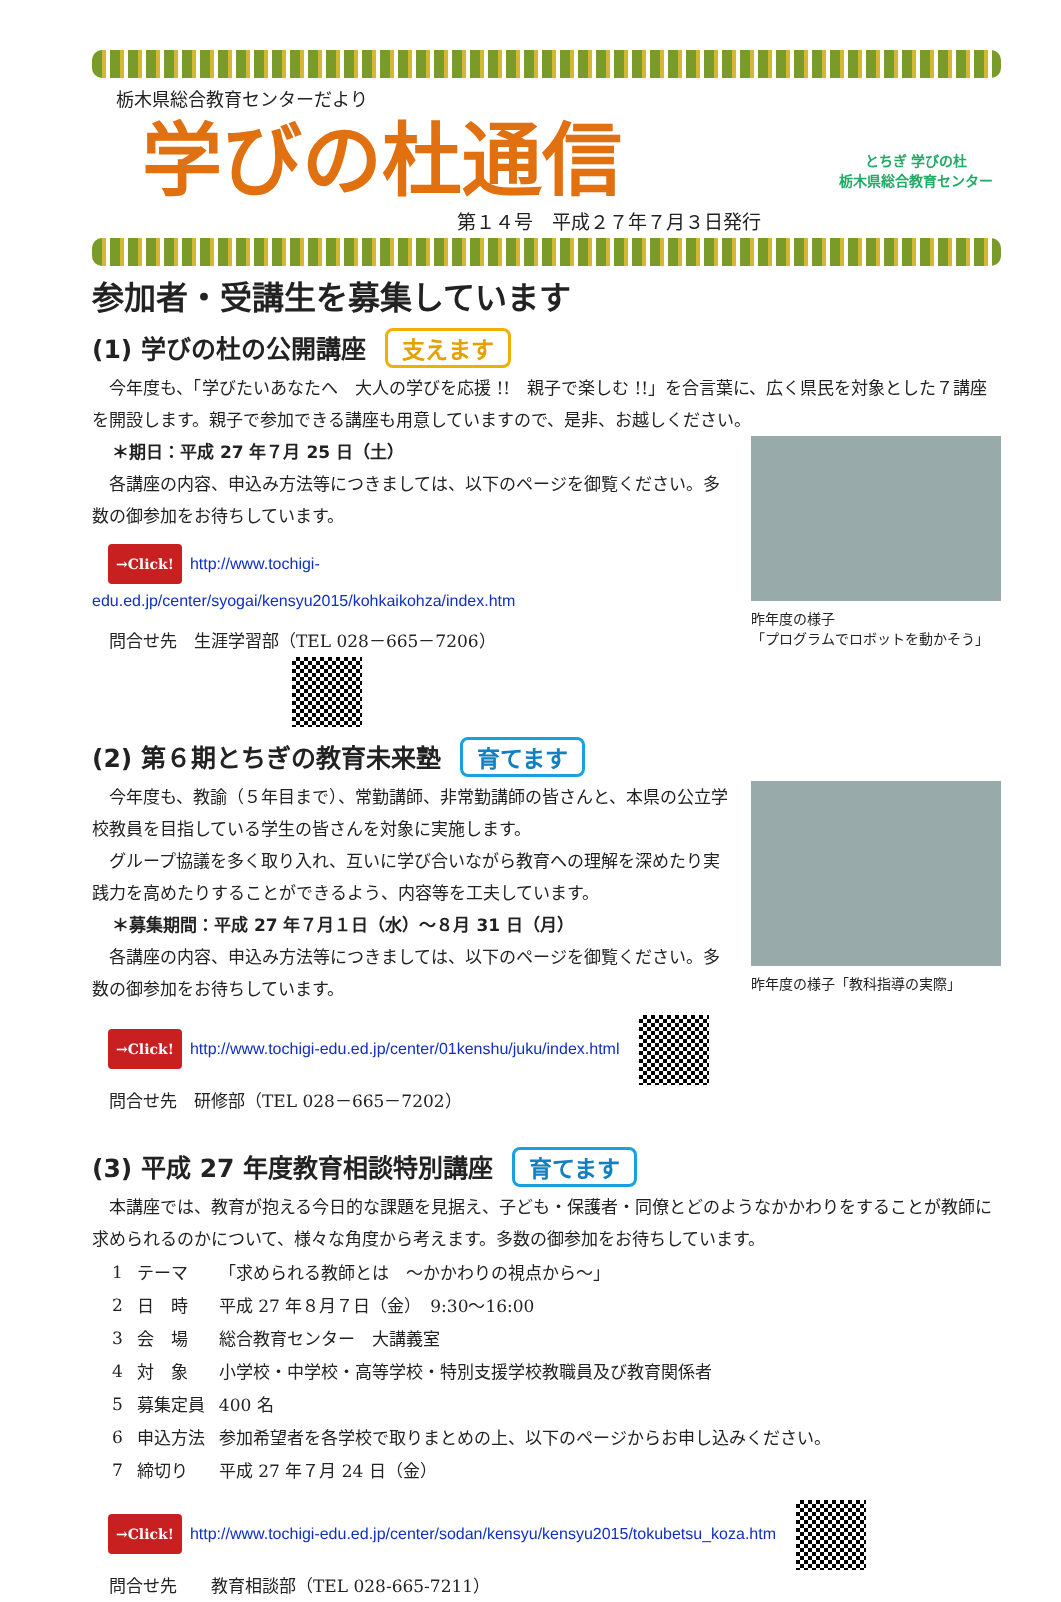栃木県総合教育センターだより
学びの杜通信
第１４号　平成２７年７月３日発行
とちぎ 学びの杜
栃木県総合教育センター
参加者・受講生を募集しています
(1) 学びの杜の公開講座 支えます
　今年度も、「学びたいあなたへ　大人の学びを応援 !!　親子で楽しむ !!」を合言葉に、広く県民を対象とした７講座を開設します。親子で参加できる講座も用意していますので、是非、お越しください。
＊期日：平成 27 年７月 25 日（土）
　各講座の内容、申込み方法等につきましては、以下のページを御覧ください。多数の御参加をお待ちしています。
→Click! http://www.tochigi-edu.ed.jp/center/syogai/kensyu2015/kohkaikohza/index.htm
　問合せ先　生涯学習部（TEL 028－665－7206）
昨年度の様子
「プログラムでロボットを動かそう」
(2) 第６期とちぎの教育未来塾 育てます
　今年度も、教諭（５年目まで）、常勤講師、非常勤講師の皆さんと、本県の公立学校教員を目指している学生の皆さんを対象に実施します。
　グループ協議を多く取り入れ、互いに学び合いながら教育への理解を深めたり実践力を高めたりすることができるよう、内容等を工夫しています。
＊募集期間：平成 27 年７月１日（水）～８月 31 日（月）
　各講座の内容、申込み方法等につきましては、以下のページを御覧ください。多数の御参加をお待ちしています。
→Click! http://www.tochigi-edu.ed.jp/center/01kenshu/juku/index.html
　問合せ先　研修部（TEL 028－665－7202）
昨年度の様子「教科指導の実際」
(3) 平成 27 年度教育相談特別講座 育てます
　本講座では、教育が抱える今日的な課題を見据え、子ども・保護者・同僚とどのようなかかわりをすることが教師に求められるのかについて、様々な角度から考えます。多数の御参加をお待ちしています。
| 1 | テーマ | 「求められる教師とは ～かかわりの視点から～」 |
| 2 | 日 時 | 平成 27 年８月７日（金） 9:30～16:00 |
| 3 | 会 場 | 総合教育センター 大講義室 |
| 4 | 対 象 | 小学校・中学校・高等学校・特別支援学校教職員及び教育関係者 |
| 5 | 募集定員 | 400 名 |
| 6 | 申込方法 | 参加希望者を各学校で取りまとめの上、以下のページからお申し込みください。 |
| 7 | 締切り | 平成 27 年７月 24 日（金） |
→Click! http://www.tochigi-edu.ed.jp/center/sodan/kensyu/kensyu2015/tokubetsu_koza.htm
　問合せ先　　教育相談部（TEL 028-665-7211）